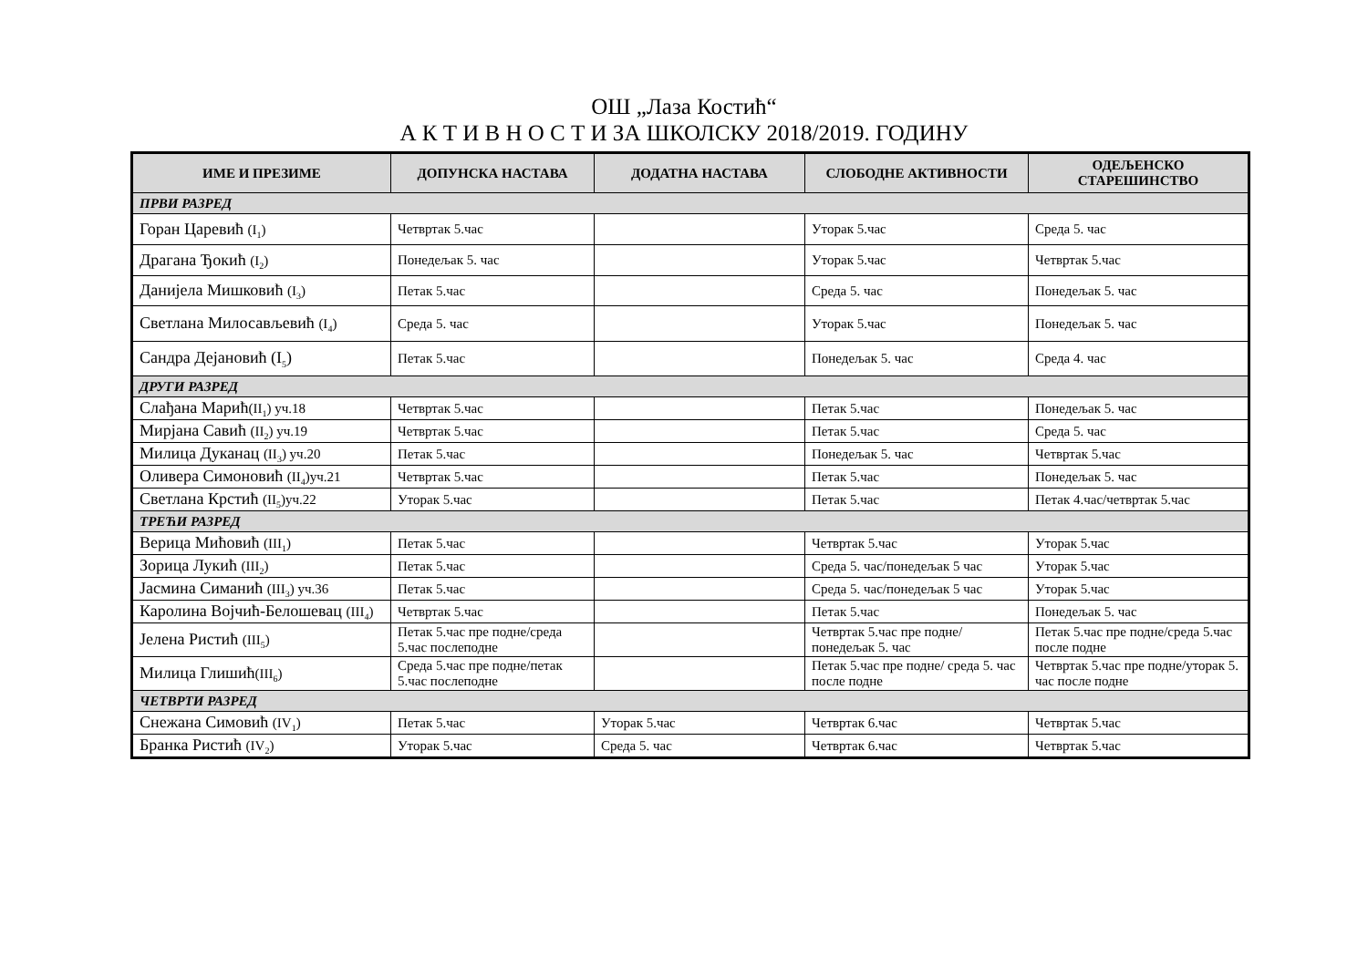ОШ „Лаза Костић“
А К Т И В Н О С Т И ЗА ШКОЛСКУ 2018/2019. ГОДИНУ
| ИМЕ И ПРЕЗИМЕ | ДОПУНСКА НАСТАВА | ДОДАТНА НАСТАВА | СЛОБОДНЕ АКТИВНОСТИ | ОДЕЉЕНСКО СТАРЕШИНСТВО |
| --- | --- | --- | --- | --- |
| ПРВИ РАЗРЕД | | | | |
| Горан Царевић (I<sub>1</sub>) | Четвртак 5.час | | Уторак 5.час | Среда 5. час |
| Драгана Ђокић (I<sub>2</sub>) | Понедељак 5. час | | Уторак 5.час | Четвртак 5.час |
| Данијела Мишковић (I<sub>3</sub>) | Петак 5.час | | Среда 5. час | Понедељак 5. час |
| Светлана Милосављевић (I<sub>4</sub>) | Среда 5. час | | Уторак 5.час | Понедељак 5. час |
| Сандра Дејановић (I<sub>5</sub>) | Петак 5.час | | Понедељак 5. час | Среда 4. час |
| ДРУГИ РАЗРЕД | | | | |
| Слађана Марић (II<sub>1</sub>) уч.18 | Четвртак 5.час | | Петак 5.час | Понедељак 5. час |
| Мирјана Савић (II<sub>2</sub>) уч.19 | Четвртак 5.час | | Петак 5.час | Среда 5. час |
| Милица Дуканац (II<sub>3</sub>) уч.20 | Петак 5.час | | Понедељак 5. час | Четвртак 5.час |
| Оливера Симоновић (II<sub>4</sub>)уч.21 | Четвртак 5.час | | Петак 5.час | Понедељак 5. час |
| Светлана Крстић (II<sub>5</sub>)уч.22 | Уторак 5.час | | Петак 5.час | Петак 4.час/четвртак 5.час |
| ТРЕЋИ РАЗРЕД | | | | |
| Верица Мићовић (III<sub>1</sub>) | Петак 5.час | | Четвртак 5.час | Уторак 5.час |
| Зорица Лукић (III<sub>2</sub>) | Петак 5.час | | Среда 5. час/понедељак 5 час | Уторак 5.час |
| Јасмина Симанић (III<sub>3</sub>) уч.36 | Петак 5.час | | Среда 5. час/понедељак 5 час | Уторак 5.час |
| Каролина Војчић-Белошевац (III<sub>4</sub>) | Четвртак 5.час | | Петак 5.час | Понедељак 5. час |
| Јелена Ристић (III<sub>5</sub>) | Петак 5.час пре подне/среда 5.час послеподне | | Четвртак 5.час пре подне/понедељак 5. час | Петак 5.час пре подне/среда 5.час после подне |
| Милица Глишић (III<sub>6</sub>) | Среда 5.час пре подне/петак 5.час послеподне | | Петак 5.час пре подне/ среда 5. час после подне | Четвртак 5.час пре подне/уторак 5. час после подне |
| ЧЕТВРТИ РАЗРЕД | | | | |
| Снежана Симовић (IV<sub>1</sub>) | Петак 5.час | Уторак 5.час | Четвртак 6.час | Четвртак 5.час |
| Бранка Ристић (IV<sub>2</sub>) | Уторак 5.час | Среда 5. час | Четвртак 6.час | Четвртак 5.час |